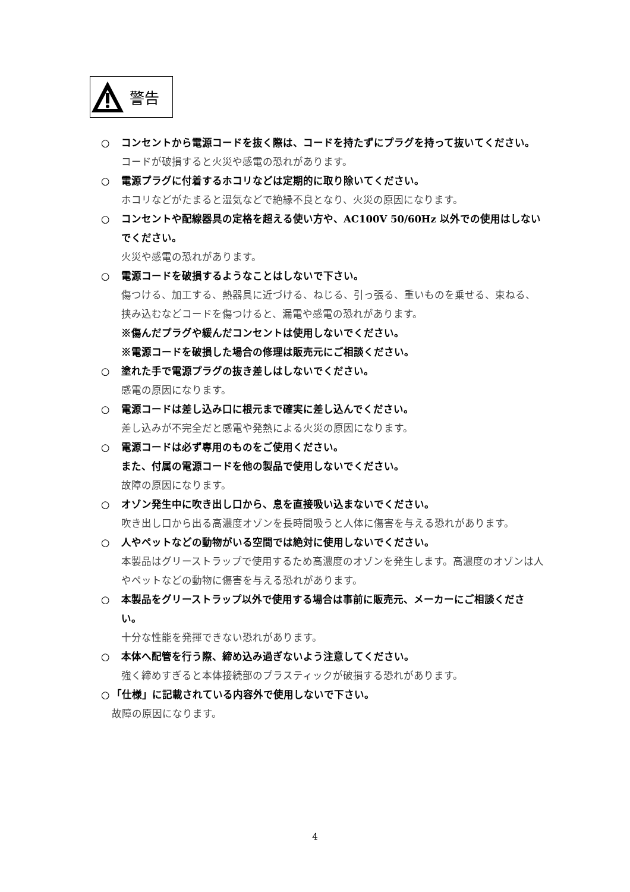警告
○ コンセントから電源コードを抜く際は、コードを持たずにプラグを持って抜いてください。
コードが破損すると火災や感電の恐れがあります。
○ 電源プラグに付着するホコリなどは定期的に取り除いてください。
ホコリなどがたまると湿気などで絶縁不良となり、火災の原因になります。
○ コンセントや配線器具の定格を超える使い方や、AC100V 50/60Hz 以外での使用はしないでください。
火災や感電の恐れがあります。
○ 電源コードを破損するようなことはしないで下さい。
傷つける、加工する、熱器具に近づける、ねじる、引っ張る、重いものを乗せる、束ねる、挟み込むなどコードを傷つけると、漏電や感電の恐れがあります。
※傷んだプラグや緩んだコンセントは使用しないでください。
※電源コードを破損した場合の修理は販売元にご相談ください。
○ 塗れた手で電源プラグの抜き差しはしないでください。
感電の原因になります。
○ 電源コードは差し込み口に根元まで確実に差し込んでください。
差し込みが不完全だと感電や発熱による火災の原因になります。
○ 電源コードは必ず専用のものをご使用ください。
また、付属の電源コードを他の製品で使用しないでください。
故障の原因になります。
○ オゾン発生中に吹き出し口から、息を直接吸い込まないでください。
吹き出し口から出る高濃度オゾンを長時間吸うと人体に傷害を与える恐れがあります。
○ 人やペットなどの動物がいる空間では絶対に使用しないでください。
本製品はグリーストラップで使用するため高濃度のオゾンを発生します。高濃度のオゾンは人やペットなどの動物に傷害を与える恐れがあります。
○ 本製品をグリーストラップ以外で使用する場合は事前に販売元、メーカーにご相談ください。
十分な性能を発揮できない恐れがあります。
○ 本体へ配管を行う際、締め込み過ぎないよう注意してください。
強く締めすぎると本体接続部のプラスティックが破損する恐れがあります。
○ 「仕様」に記載されている内容外で使用しないで下さい。
故障の原因になります。
4